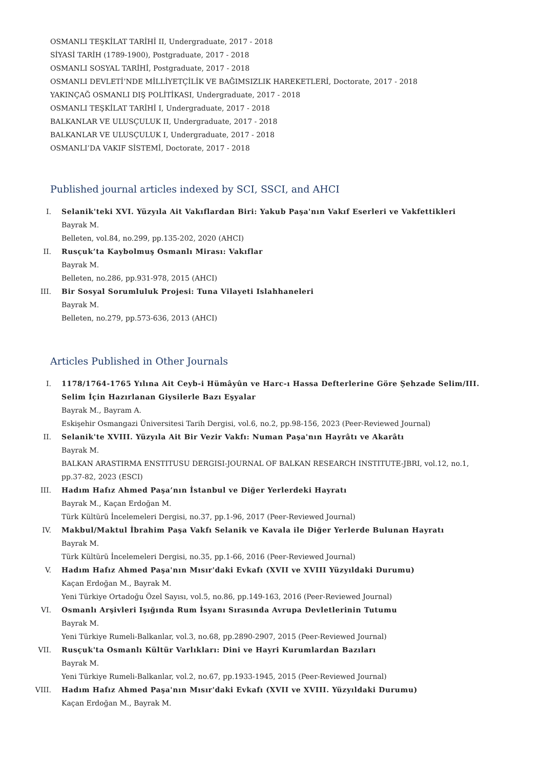OSMANLI TEŞKİLAT TARİHİ II, Undergraduate, 2017 - 2018
SİYASİ TARİH (1789-1900), Postgraduate, 2017 - 2018
OSMANLI SOSYAL TARİHİ, Postgraduate, 2017 - 2018
OSMANLI DEVLETİ’NDE MİLLİYETÇİLİK VE BAĞIMSIZLIK HAREKETLERİ, Doctorate, 2017 - 2018
YAKINÇAĞ OSMANLI DIŞ POLİTİKASI, Undergraduate, 2017 - 2018
OSMANLI TEŞKİLAT TARİHİ I, Undergraduate, 2017 - 2018
BALKANLAR VE ULUSÇULUK II, Undergraduate, 2017 - 2018
BALKANLAR VE ULUSÇULUK I, Undergraduate, 2017 - 2018
OSMANLI’DA VAKIF SİSTEMİ, Doctorate, 2017 - 2018
Published journal articles indexed by SCI, SSCI, and AHCI
I. Selanik'teki XVI. Yüzyıla Ait Vakıflardan Biri: Yakub Paşa'nın Vakıf Eserleri ve Vakfettikleri
Bayrak M.
Belleten, vol.84, no.299, pp.135-202, 2020 (AHCI)
II. Rusçuk’ta Kaybolmuş Osmanlı Mirası: Vakıflar
Bayrak M.
Belleten, no.286, pp.931-978, 2015 (AHCI)
III. Bir Sosyal Sorumluluk Projesi: Tuna Vilayeti Islahhaneleri
Bayrak M.
Belleten, no.279, pp.573-636, 2013 (AHCI)
Articles Published in Other Journals
I. 1178/1764-1765 Yılına Ait Ceyb-i Hümâyûn ve Harc-ı Hassa Defterlerine Göre Şehzade Selim/III. Selim İçin Hazırlanan Giysilerle Bazı Eşyalar
Bayrak M., Bayram A.
Eskişehir Osmangazi Üniversitesi Tarih Dergisi, vol.6, no.2, pp.98-156, 2023 (Peer-Reviewed Journal)
II. Selanik'te XVIII. Yüzyıla Ait Bir Vezir Vakfı: Numan Paşa'nın Hayrâtı ve Akarâtı
Bayrak M.
BALKAN ARASTIRMA ENSTITUSU DERGISI-JOURNAL OF BALKAN RESEARCH INSTITUTE-JBRI, vol.12, no.1, pp.37-82, 2023 (ESCI)
III. Hadım Hafız Ahmed Paşa’nın İstanbul ve Diğer Yerlerdeki Hayratı
Bayrak M., Kaçan Erdoğan M.
Türk Kültürü İncelemeleri Dergisi, no.37, pp.1-96, 2017 (Peer-Reviewed Journal)
IV. Makbul/Maktul İbrahim Paşa Vakfı Selanik ve Kavala ile Diğer Yerlerde Bulunan Hayratı
Bayrak M.
Türk Kültürü İncelemeleri Dergisi, no.35, pp.1-66, 2016 (Peer-Reviewed Journal)
V. Hadım Hafız Ahmed Paşa'nın Mısır'daki Evkafı (XVII ve XVIII Yüzyıldaki Durumu)
Kaçan Erdoğan M., Bayrak M.
Yeni Türkiye Ortadoğu Özel Sayısı, vol.5, no.86, pp.149-163, 2016 (Peer-Reviewed Journal)
VI. Osmanlı Arşivleri Işığında Rum İsyanı Sırasında Avrupa Devletlerinin Tutumu
Bayrak M.
Yeni Türkiye Rumeli-Balkanlar, vol.3, no.68, pp.2890-2907, 2015 (Peer-Reviewed Journal)
VII. Rusçuk'ta Osmanlı Kültür Varlıkları: Dini ve Hayri Kurumlardan Bazıları
Bayrak M.
Yeni Türkiye Rumeli-Balkanlar, vol.2, no.67, pp.1933-1945, 2015 (Peer-Reviewed Journal)
VIII. Hadım Hafız Ahmed Paşa'nın Mısır'daki Evkafı (XVII ve XVIII. Yüzyıldaki Durumu)
Kaçan Erdoğan M., Bayrak M.